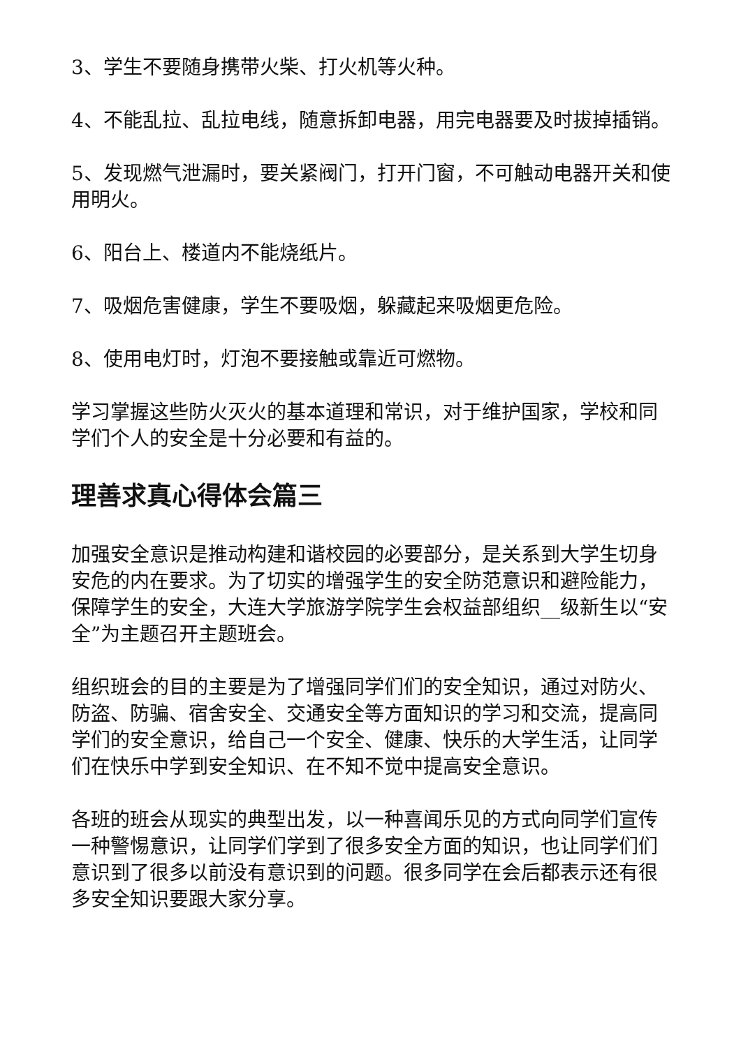3、学生不要随身携带火柴、打火机等火种。
4、不能乱拉、乱拉电线，随意拆卸电器，用完电器要及时拔掉插销。
5、发现燃气泄漏时，要关紧阀门，打开门窗，不可触动电器开关和使用明火。
6、阳台上、楼道内不能烧纸片。
7、吸烟危害健康，学生不要吸烟，躲藏起来吸烟更危险。
8、使用电灯时，灯泡不要接触或靠近可燃物。
学习掌握这些防火灭火的基本道理和常识，对于维护国家，学校和同学们个人的安全是十分必要和有益的。
理善求真心得体会篇三
加强安全意识是推动构建和谐校园的必要部分，是关系到大学生切身安危的内在要求。为了切实的增强学生的安全防范意识和避险能力，保障学生的安全，大连大学旅游学院学生会权益部组织__级新生以“安全”为主题召开主题班会。
组织班会的目的主要是为了增强同学们们的安全知识，通过对防火、防盗、防骗、宿舍安全、交通安全等方面知识的学习和交流，提高同学们的安全意识，给自己一个安全、健康、快乐的大学生活，让同学们在快乐中学到安全知识、在不知不觉中提高安全意识。
各班的班会从现实的典型出发，以一种喜闻乐见的方式向同学们宣传一种警惕意识，让同学们学到了很多安全方面的知识，也让同学们们意识到了很多以前没有意识到的问题。很多同学在会后都表示还有很多安全知识要跟大家分享。